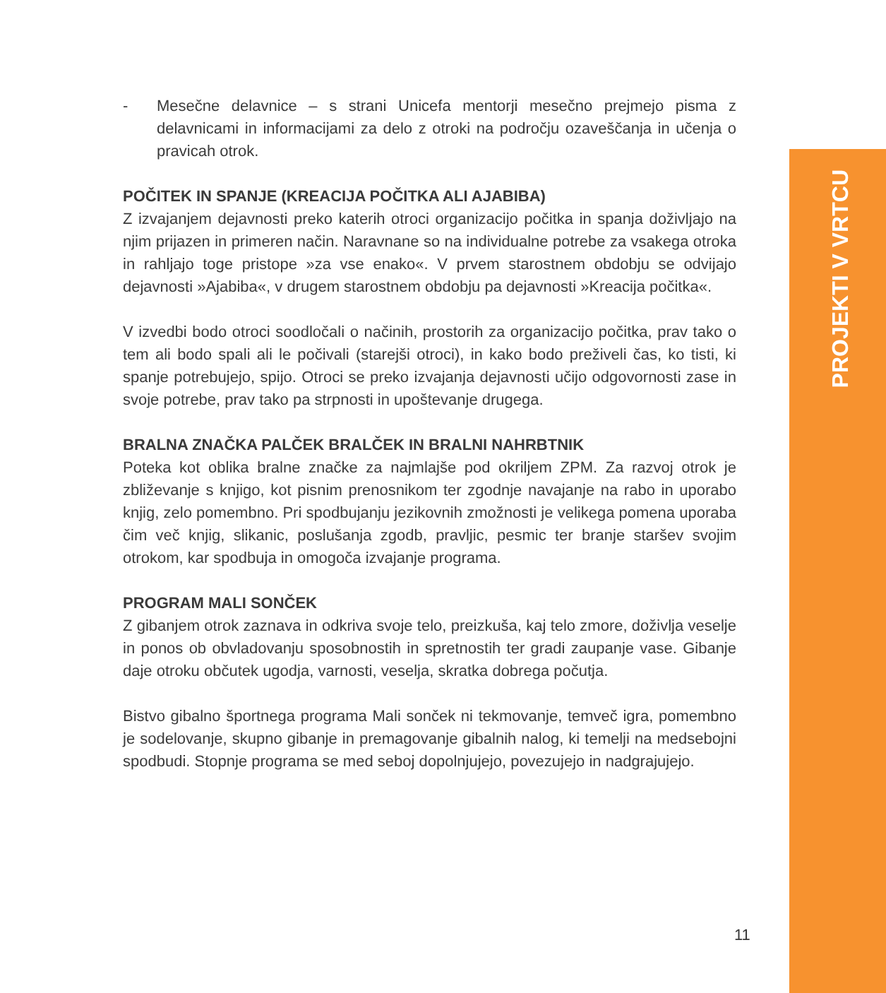PROJEKTI V VRTCU
- Mesečne delavnice – s strani Unicefa mentorji mesečno prejmejo pisma z delavnicami in informacijami za delo z otroki na področju ozaveščanja in učenja o pravicah otrok.
POČITEK IN SPANJE (KREACIJA POČITKA ALI AJABIBA)
Z izvajanjem dejavnosti preko katerih otroci organizacijo počitka in spanja doživljajo na njim prijazen in primeren način. Naravnane so na individualne potrebe za vsakega otroka in rahljajo toge pristope »za vse enako«. V prvem starostnem obdobju se odvijajo dejavnosti »Ajabiba«, v drugem starostnem obdobju pa dejavnosti »Kreacija počitka«.
V izvedbi bodo otroci soodločali o načinih, prostorih za organizacijo počitka, prav tako o tem ali bodo spali ali le počivali (starejši otroci), in kako bodo preživeli čas, ko tisti, ki spanje potrebujejo, spijo. Otroci se preko izvajanja dejavnosti učijo odgovornosti zase in svoje potrebe, prav tako pa strpnosti in upoštevanje drugega.
BRALNA ZNAČKA PALČEK BRALČEK IN BRALNI NAHRBTNIK
Poteka kot oblika bralne značke za najmlajše pod okriljem ZPM. Za razvoj otrok je zbliževanje s knjigo, kot pisnim prenosnikom ter zgodnje navajanje na rabo in uporabo knjig, zelo pomembno. Pri spodbujanju jezikovnih zmožnosti je velikega pomena uporaba čim več knjig, slikanic, poslušanja zgodb, pravljic, pesmic ter branje staršev svojim otrokom, kar spodbuja in omogoča izvajanje programa.
PROGRAM MALI SONČEK
Z gibanjem otrok zaznava in odkriva svoje telo, preizkuša, kaj telo zmore, doživlja veselje in ponos ob obvladovanju sposobnostih in spretnostih ter gradi zaupanje vase. Gibanje daje otroku občutek ugodja, varnosti, veselja, skratka dobrega počutja.
Bistvo gibalno športnega programa Mali sonček ni tekmovanje, temveč igra, pomembno je sodelovanje, skupno gibanje in premagovanje gibalnih nalog, ki temelji na medsebojni spodbudi. Stopnje programa se med seboj dopolnjujejo, povezujejo in nadgrajujejo.
11